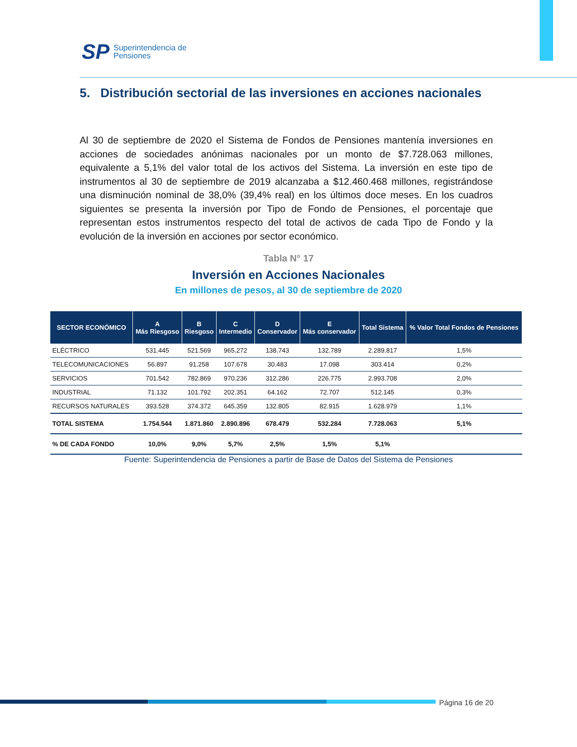SP Superintendencia de
Pensiones
5. Distribución sectorial de las inversiones en acciones nacionales
Al 30 de septiembre de 2020 el Sistema de Fondos de Pensiones mantenía inversiones en acciones de sociedades anónimas nacionales por un monto de $7.728.063 millones, equivalente a 5,1% del valor total de los activos del Sistema. La inversión en este tipo de instrumentos al 30 de septiembre de 2019 alcanzaba a $12.460.468 millones, registrándose una disminución nominal de 38,0% (39,4% real) en los últimos doce meses. En los cuadros siguientes se presenta la inversión por Tipo de Fondo de Pensiones, el porcentaje que representan estos instrumentos respecto del total de activos de cada Tipo de Fondo y la evolución de la inversión en acciones por sector económico.
Tabla N° 17
Inversión en Acciones Nacionales
En millones de pesos, al 30 de septiembre de 2020
| SECTOR ECONÓMICO | A Más Riesgoso | B Riesgoso | C Intermedio | D Conservador | E Más conservador | Total Sistema | % Valor Total Fondos de Pensiones |
| --- | --- | --- | --- | --- | --- | --- | --- |
| ELÉCTRICO | 531.445 | 521.569 | 965.272 | 138.743 | 132.789 | 2.289.817 | 1,5% |
| TELECOMUNICACIONES | 56.897 | 91.258 | 107.678 | 30.483 | 17.098 | 303.414 | 0,2% |
| SERVICIOS | 701.542 | 782.869 | 970.236 | 312.286 | 226.775 | 2.993.708 | 2,0% |
| INDUSTRIAL | 71.132 | 101.792 | 202.351 | 64.162 | 72.707 | 512.145 | 0,3% |
| RECURSOS NATURALES | 393.528 | 374.372 | 645.359 | 132.805 | 82.915 | 1.628.979 | 1,1% |
| TOTAL SISTEMA | 1.754.544 | 1.871.860 | 2.890.896 | 678.479 | 532.284 | 7.728.063 | 5,1% |
| % DE CADA FONDO | 10,0% | 9,0% | 5,7% | 2,5% | 1,5% | 5,1% | |
Fuente: Superintendencia de Pensiones a partir de Base de Datos del Sistema de Pensiones
Página 16 de 20